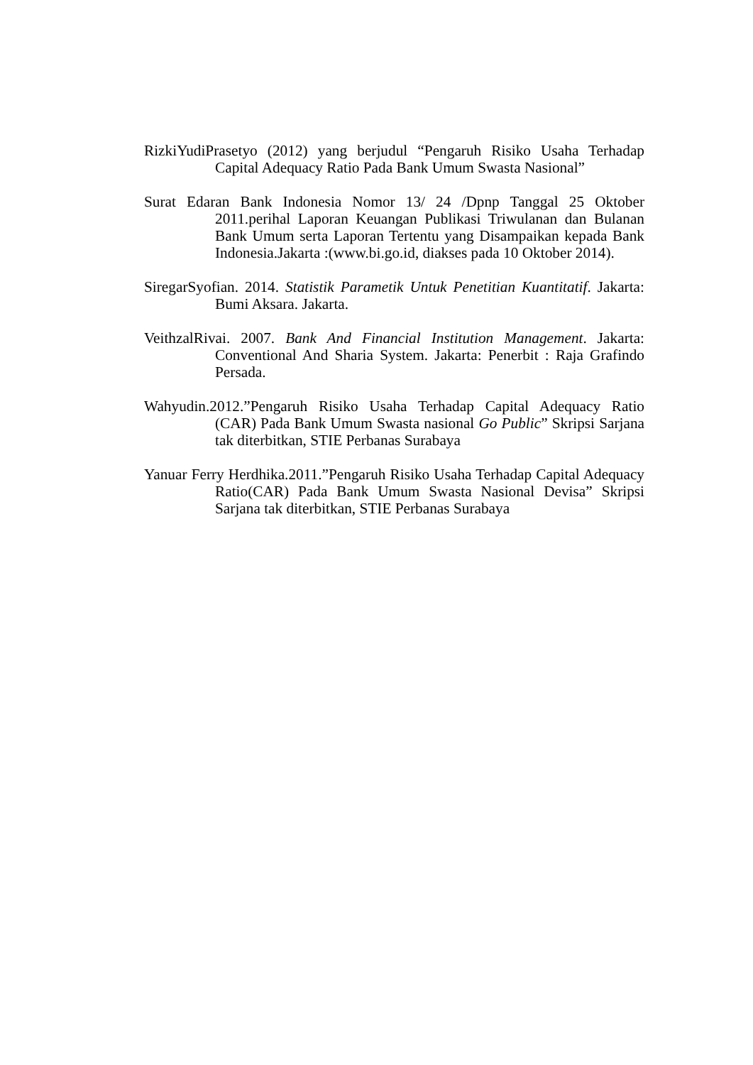RizkiYudiPrasetyo (2012) yang berjudul “Pengaruh Risiko Usaha Terhadap Capital Adequacy Ratio Pada Bank Umum Swasta Nasional”
Surat Edaran Bank Indonesia Nomor 13/ 24 /Dpnp Tanggal 25 Oktober 2011.perihal Laporan Keuangan Publikasi Triwulanan dan Bulanan Bank Umum serta Laporan Tertentu yang Disampaikan kepada Bank Indonesia.Jakarta :(www.bi.go.id, diakses pada 10 Oktober 2014).
SiregarSyofian. 2014. Statistik Parametik Untuk Penetitian Kuantitatif. Jakarta: Bumi Aksara. Jakarta.
VeithzalRivai. 2007. Bank And Financial Institution Management. Jakarta: Conventional And Sharia System. Jakarta: Penerbit : Raja Grafindo Persada.
Wahyudin.2012.”Pengaruh Risiko Usaha Terhadap Capital Adequacy Ratio (CAR) Pada Bank Umum Swasta nasional Go Public” Skripsi Sarjana tak diterbitkan, STIE Perbanas Surabaya
Yanuar Ferry Herdhika.2011.”Pengaruh Risiko Usaha Terhadap Capital Adequacy Ratio(CAR) Pada Bank Umum Swasta Nasional Devisa” Skripsi Sarjana tak diterbitkan, STIE Perbanas Surabaya